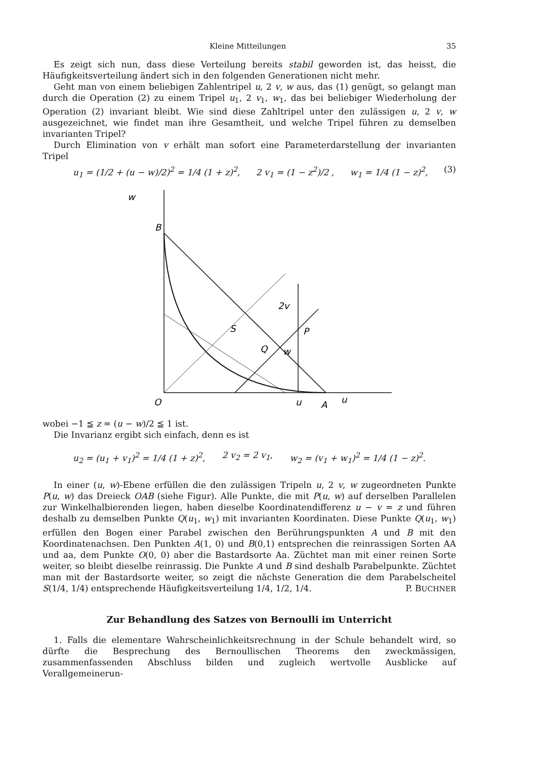Kleine Mitteilungen 35
Es zeigt sich nun, dass diese Verteilung bereits stabil geworden ist, das heisst, die Häufigkeitsverteilung ändert sich in den folgenden Generationen nicht mehr.
Geht man von einem beliebigen Zahlentripel u, 2 v, w aus, das (1) genügt, so gelangt man durch die Operation (2) zu einem Tripel u<sub>1</sub>, 2 v<sub>1</sub>, w<sub>1</sub>, das bei beliebiger Wiederholung der Operation (2) invariant bleibt. Wie sind diese Zahltripel unter den zulässigen u, 2 v, w ausgezeichnet, wie findet man ihre Gesamtheit, und welche Tripel führen zu demselben invarianten Tripel?
Durch Elimination von v erhält man sofort eine Parameterdarstellung der invarianten Tripel
u<sub>1</sub> = (1/2 + (u − w)/2)<sup>2</sup> = 1/4 (1 + z)<sup>2</sup>, 2 v<sub>1</sub> = (1 − z<sup>2</sup>)/2 , w<sub>1</sub> = 1/4 (1 − z)<sup>2</sup>, (3)
B
w
O
u
A
u
S
Q
P
2v
w
wobei −1 ≦ z = (u − w)/2 ≦ 1 ist.
Die Invarianz ergibt sich einfach, denn es ist
u<sub>2</sub> = (u<sub>1</sub> + v<sub>1</sub>)<sup>2</sup> = 1/4 (1 + z)<sup>2</sup>, 2 v<sub>2</sub> = 2 v<sub>1</sub>, w<sub>2</sub> = (v<sub>1</sub> + w<sub>1</sub>)<sup>2</sup> = 1/4 (1 − z)<sup>2</sup>.
In einer (u, w)-Ebene erfüllen die den zulässigen Tripeln u, 2 v, w zugeordneten Punkte P(u, w) das Dreieck OAB (siehe Figur). Alle Punkte, die mit P(u, w) auf derselben Parallelen zur Winkelhalbierenden liegen, haben dieselbe Koordinatendifferenz u − v = z und führen deshalb zu demselben Punkte Q(u<sub>1</sub>, w<sub>1</sub>) mit invarianten Koordinaten. Diese Punkte Q(u<sub>1</sub>, w<sub>1</sub>) erfüllen den Bogen einer Parabel zwischen den Berührungspunkten A und B mit den Koordinatenachsen. Den Punkten A(1, 0) und B(0,1) entsprechen die reinrassigen Sorten AA und aa, dem Punkte O(0, 0) aber die Bastardsorte Aa. Züchtet man mit einer reinen Sorte weiter, so bleibt dieselbe reinrassig. Die Punkte A und B sind deshalb Parabelpunkte. Züchtet man mit der Bastardsorte weiter, so zeigt die nächste Generation die dem Parabelscheitel S(1/4, 1/4) entsprechende Häufigkeitsverteilung 1/4, 1/2, 1/4. P. BUCHNER
Zur Behandlung des Satzes von Bernoulli im Unterricht
1. Falls die elementare Wahrscheinlichkeitsrechnung in der Schule behandelt wird, so dürfte die Besprechung des Bernoullischen Theorems den zweckmässigen, zusammenfassenden Abschluss bilden und zugleich wertvolle Ausblicke auf Verallgemeinerun-